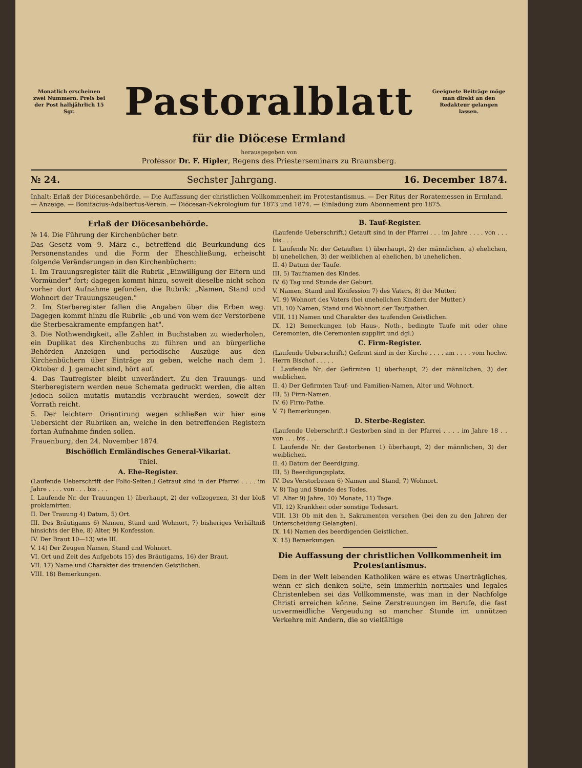Monatlich erscheinen zwei Nummern. Preis bei der Post halbjährlich 15 Sgr.
Pastoralblatt
Geeignete Beiträge möge man direkt an den Redakteur gelangen lassen.
für die Diöcese Ermland
herausgegeben von
Professor Dr. F. Hipler, Regens des Priesterseminars zu Braunsberg.
№ 24. Sechster Jahrgang. 16. December 1874.
Inhalt: Erlaß der Diöcesanbehörde. — Die Auffassung der christlichen Vollkommenheit im Protestantismus. — Der Ritus der Roratemessen in Ermland. — Anzeige. — Bonifacius-Adalbertus-Verein. — Diöcesan-Nekrologium für 1873 und 1874. — Einladung zum Abonnement pro 1875.
Erlaß der Diöcesanbehörde.
№ 14. Die Führung der Kirchenbücher betr.
Das Gesetz vom 9. März c., betreffend die Beurkundung des Personenstandes und die Form der Eheschließung, erheischt folgende Veränderungen in den Kirchenbüchern:
1. Im Trauungsregister fällt die Rubrik „Einwilligung der Eltern und Vormünder" fort; dagegen kommt hinzu, soweit dieselbe nicht schon vorher dort Aufnahme gefunden, die Rubrik: „Namen, Stand und Wohnort der Trauungszeugen."
2. Im Sterberegister fallen die Angaben über die Erben weg. Dagegen kommt hinzu die Rubrik: „ob und von wem der Verstorbene die Sterbesakramente empfangen hat".
3. Die Nothwendigkeit, alle Zahlen in Buchstaben zu wiederholen, ein Duplikat des Kirchenbuchs zu führen und an bürgerliche Behörden Anzeigen und periodische Auszüge aus den Kirchenbüchern über Einträge zu geben, welche nach dem 1. Oktober d. J. gemacht sind, hört auf.
4. Das Taufregister bleibt unverändert. Zu den Trauungs- und Sterberegistern werden neue Schemata gedruckt werden, die alten jedoch sollen mutatis mutandis verbraucht werden, soweit der Vorrath reicht.
5. Der leichtern Orientirung wegen schließen wir hier eine Uebersicht der Rubriken an, welche in den betreffenden Registern fortan Aufnahme finden sollen.
Frauenburg, den 24. November 1874.
Bischöflich Ermländisches General-Vikariat.
Thiel.
A. Ehe-Register.
(Laufende Ueberschrift der Folio-Seiten.) Getraut sind in der Pfarrei . . . . im Jahre . . . . von . . . bis . . .
I. Laufende Nr. der Trauungen 1) überhaupt, 2) der vollzogenen, 3) der bloß proklamirten.
II. Der Trauung 4) Datum, 5) Ort.
III. Des Bräutigams 6) Namen, Stand und Wohnort, 7) bisheriges Verhältniß hinsichts der Ehe, 8) Alter, 9) Konfession.
IV. Der Braut 10—13) wie III.
V. 14) Der Zeugen Namen, Stand und Wohnort.
VI. Ort und Zeit des Aufgebots 15) des Bräutigams, 16) der Braut.
VII. 17) Name und Charakter des trauenden Geistlichen.
VIII. 18) Bemerkungen.
B. Tauf-Register.
(Laufende Ueberschrift.) Getauft sind in der Pfarrei . . . im Jahre . . . . von . . . bis . . .
I. Laufende Nr. der Getauften 1) überhaupt, 2) der männlichen, a) ehelichen, b) unehelichen, 3) der weiblichen a) ehelichen, b) unehelichen.
II. 4) Datum der Taufe.
III. 5) Taufnamen des Kindes.
IV. 6) Tag und Stunde der Geburt.
V. Namen, Stand und Konfession 7) des Vaters, 8) der Mutter.
VI. 9) Wohnort des Vaters (bei unehelichen Kindern der Mutter.)
VII. 10) Namen, Stand und Wohnort der Taufpathen.
VIII. 11) Namen und Charakter des taufenden Geistlichen.
IX. 12) Bemerkungen (ob Haus-, Noth-, bedingte Taufe mit oder ohne Ceremonien, die Ceremonien supplirt und dgl.)
C. Firm-Register.
(Laufende Ueberschrift.) Gefirmt sind in der Kirche . . . . am . . . . vom hochw. Herrn Bischof . . . . .
I. Laufende Nr. der Gefirmten 1) überhaupt, 2) der männlichen, 3) der weiblichen.
II. 4) Der Gefirmten Tauf- und Familien-Namen, Alter und Wohnort.
III. 5) Firm-Namen.
IV. 6) Firm-Pathe.
V. 7) Bemerkungen.
D. Sterbe-Register.
(Laufende Ueberschrift.) Gestorben sind in der Pfarrei . . . . im Jahre 18 . . von . . . bis . . .
I. Laufende Nr. der Gestorbenen 1) überhaupt, 2) der männlichen, 3) der weiblichen.
II. 4) Datum der Beerdigung.
III. 5) Beerdigungsplatz.
IV. Des Verstorbenen 6) Namen und Stand, 7) Wohnort.
V. 8) Tag und Stunde des Todes.
VI. Alter 9) Jahre, 10) Monate, 11) Tage.
VII. 12) Krankheit oder sonstige Todesart.
VIII. 13) Ob mit den h. Sakramenten versehen (bei den zu den Jahren der Unterscheidung Gelangten).
IX. 14) Namen des beerdigenden Geistlichen.
X. 15) Bemerkungen.
Die Auffassung der christlichen Vollkommenheit im Protestantismus.
Dem in der Welt lebenden Katholiken wäre es etwas Unerträgliches, wenn er sich denken sollte, sein immerhin normales und legales Christenleben sei das Vollkommenste, was man in der Nachfolge Christi erreichen könne. Seine Zerstreuungen im Berufe, die fast unvermeidliche Vergeudung so mancher Stunde im unnützen Verkehre mit Andern, die so vielfältige